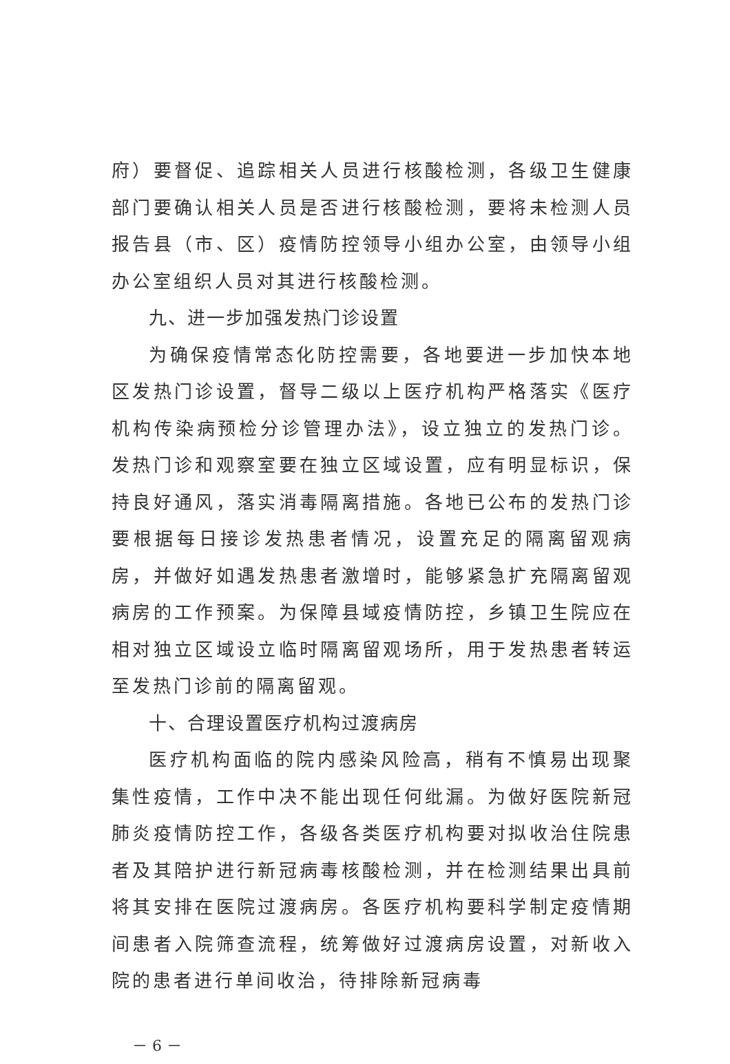府）要督促、追踪相关人员进行核酸检测，各级卫生健康部门要确认相关人员是否进行核酸检测，要将未检测人员报告县（市、区）疫情防控领导小组办公室，由领导小组办公室组织人员对其进行核酸检测。
九、进一步加强发热门诊设置
为确保疫情常态化防控需要，各地要进一步加快本地区发热门诊设置，督导二级以上医疗机构严格落实《医疗机构传染病预检分诊管理办法》，设立独立的发热门诊。发热门诊和观察室要在独立区域设置，应有明显标识，保持良好通风，落实消毒隔离措施。各地已公布的发热门诊要根据每日接诊发热患者情况，设置充足的隔离留观病房，并做好如遇发热患者激增时，能够紧急扩充隔离留观病房的工作预案。为保障县域疫情防控，乡镇卫生院应在相对独立区域设立临时隔离留观场所，用于发热患者转运至发热门诊前的隔离留观。
十、合理设置医疗机构过渡病房
医疗机构面临的院内感染风险高，稍有不慎易出现聚集性疫情，工作中决不能出现任何纰漏。为做好医院新冠肺炎疫情防控工作，各级各类医疗机构要对拟收治住院患者及其陪护进行新冠病毒核酸检测，并在检测结果出具前将其安排在医院过渡病房。各医疗机构要科学制定疫情期间患者入院筛查流程，统筹做好过渡病房设置，对新收入院的患者进行单间收治，待排除新冠病毒
－ 6 －